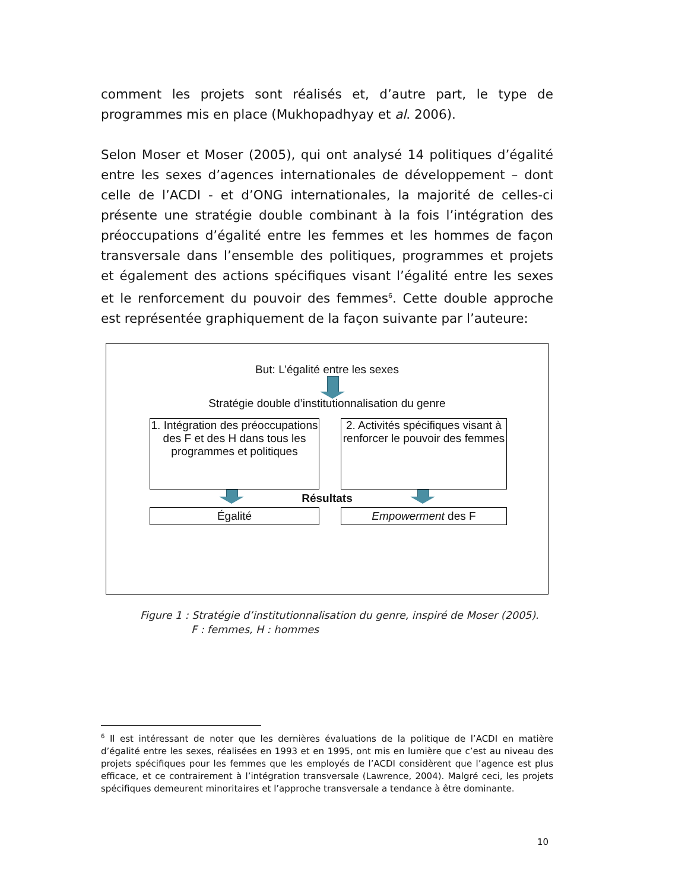comment les projets sont réalisés et, d’autre part, le type de programmes mis en place (Mukhopadhyay et al. 2006).
Selon Moser et Moser (2005), qui ont analysé 14 politiques d’égalité entre les sexes d’agences internationales de développement – dont celle de l’ACDI - et d’ONG internationales, la majorité de celles-ci présente une stratégie double combinant à la fois l’intégration des préoccupations d’égalité entre les femmes et les hommes de façon transversale dans l’ensemble des politiques, programmes et projets et également des actions spécifiques visant l’égalité entre les sexes et le renforcement du pouvoir des femmes<sup>6</sup>. Cette double approche est représentée graphiquement de la façon suivante par l’auteure:
But: L’égalité entre les sexes
Stratégie double d’institutionnalisation du genre
1. Intégration des préoccupations des F et des H dans tous les programmes et politiques
2. Activités spécifiques visant à renforcer le pouvoir des femmes
Résultats
Égalité Empowerment des F
Figure 1 : Stratégie d’institutionnalisation du genre, inspiré de Moser (2005).
F : femmes, H : hommes
<sup>6</sup> Il est intéressant de noter que les dernières évaluations de la politique de l’ACDI en matière d’égalité entre les sexes, réalisées en 1993 et en 1995, ont mis en lumière que c’est au niveau des projets spécifiques pour les femmes que les employés de l’ACDI considèrent que l’agence est plus efficace, et ce contrairement à l’intégration transversale (Lawrence, 2004). Malgré ceci, les projets spécifiques demeurent minoritaires et l’approche transversale a tendance à être dominante.
10